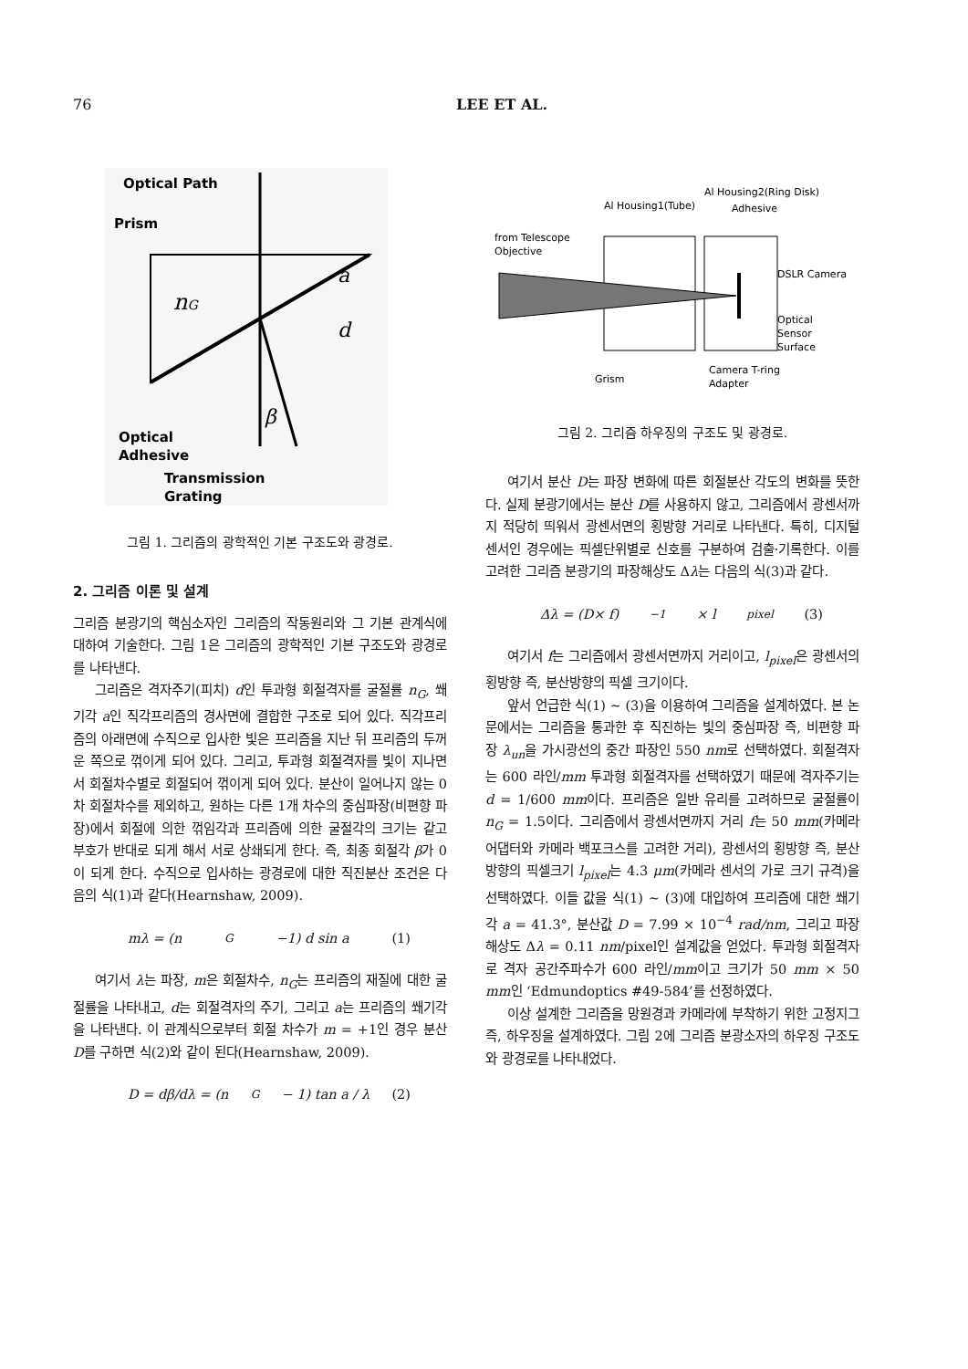76 LEE ET AL.
Optical Path
Prism
nG
a
d
β
Optical
Adhesive
Transmission
Grating
그림 1. 그리즘의 광학적인 기본 구조도와 광경로.
2. 그리즘 이론 및 설계
그리즘 분광기의 핵심소자인 그리즘의 작동원리와 그 기본 관계식에 대하여 기술한다. 그림 1은 그리즘의 광학적인 기본 구조도와 광경로를 나타낸다.
그리즘은 격자주기(피치) d인 투과형 회절격자를 굴절률 n<sub>G</sub>, 쐐기각 a인 직각프리즘의 경사면에 결합한 구조로 되어 있다. 직각프리즘의 아래면에 수직으로 입사한 빛은 프리즘을 지난 뒤 프리즘의 두꺼운 쪽으로 꺾이게 되어 있다. 그리고, 투과형 회절격자를 빛이 지나면서 회절차수별로 회절되어 꺾이게 되어 있다. 분산이 일어나지 않는 0차 회절차수를 제외하고, 원하는 다른 1개 차수의 중심파장(비편향 파장)에서 회절에 의한 꺾임각과 프리즘에 의한 굴절각의 크기는 같고 부호가 반대로 되게 해서 서로 상쇄되게 한다. 즉, 최종 회절각 β가 0이 되게 한다. 수직으로 입사하는 광경로에 대한 직진분산 조건은 다음의 식(1)과 같다(Hearnshaw, 2009).
mλ = (n<sub>G</sub>−1) d sin a (1)
여기서 λ는 파장, m은 회절차수, n<sub>G</sub>는 프리즘의 재질에 대한 굴절률을 나타내고, d는 회절격자의 주기, 그리고 a는 프리즘의 쐐기각을 나타낸다. 이 관계식으로부터 회절 차수가 m = +1인 경우 분산 D를 구하면 식(2)와 같이 된다(Hearnshaw, 2009).
D = dβ/dλ = (n<sub>G</sub>− 1) tan a / λ (2)
Al Housing2(Ring Disk)
Al Housing1(Tube)
Adhesive
from Telescope
Objective
DSLR Camera
Optical
Sensor
Surface
Grism
Camera T-ring
Adapter
그림 2. 그리즘 하우징의 구조도 및 광경로.
여기서 분산 D는 파장 변화에 따른 회절분산 각도의 변화를 뜻한다. 실제 분광기에서는 분산 D를 사용하지 않고, 그리즘에서 광센서까지 적당히 띄워서 광센서면의 횡방향 거리로 나타낸다. 특히, 디지털센서인 경우에는 픽셀단위별로 신호를 구분하여 검출·기록한다. 이를 고려한 그리즘 분광기의 파장해상도 Δλ는 다음의 식(3)과 같다.
Δλ = (D× f)<sup>−1</sup> × l<sub>pixel</sub> (3)
여기서 f는 그리즘에서 광센서면까지 거리이고, l<sub>pixel</sub>은 광센서의 횡방향 즉, 분산방향의 픽셀 크기이다.
앞서 언급한 식(1) ~ (3)을 이용하여 그리즘을 설계하였다. 본 논문에서는 그리즘을 통과한 후 직진하는 빛의 중심파장 즉, 비편향 파장 λ<sub>un</sub>을 가시광선의 중간 파장인 550 nm로 선택하였다. 회절격자는 600 라인/mm 투과형 회절격자를 선택하였기 때문에 격자주기는 d = 1/600 mm이다. 프리즘은 일반 유리를 고려하므로 굴절률이 n<sub>G</sub> = 1.5이다. 그리즘에서 광센서면까지 거리 f는 50 mm(카메라 어댑터와 카메라 백포크스를 고려한 거리), 광센서의 횡방향 즉, 분산방향의 픽셀크기 l<sub>pixel</sub>는 4.3 μm(카메라 센서의 가로 크기 규격)을 선택하였다. 이들 값을 식(1) ~ (3)에 대입하여 프리즘에 대한 쐐기각 a = 41.3°, 분산값 D = 7.99 × 10<sup>−4</sup> rad/nm, 그리고 파장해상도 Δλ = 0.11 nm/pixel인 설계값을 얻었다. 투과형 회절격자로 격자 공간주파수가 600 라인/mm이고 크기가 50 mm × 50 mm인 ‘Edmundoptics #49-584’를 선정하였다.
이상 설계한 그리즘을 망원경과 카메라에 부착하기 위한 고정지그 즉, 하우징을 설계하였다. 그림 2에 그리즘 분광소자의 하우징 구조도와 광경로를 나타내었다.